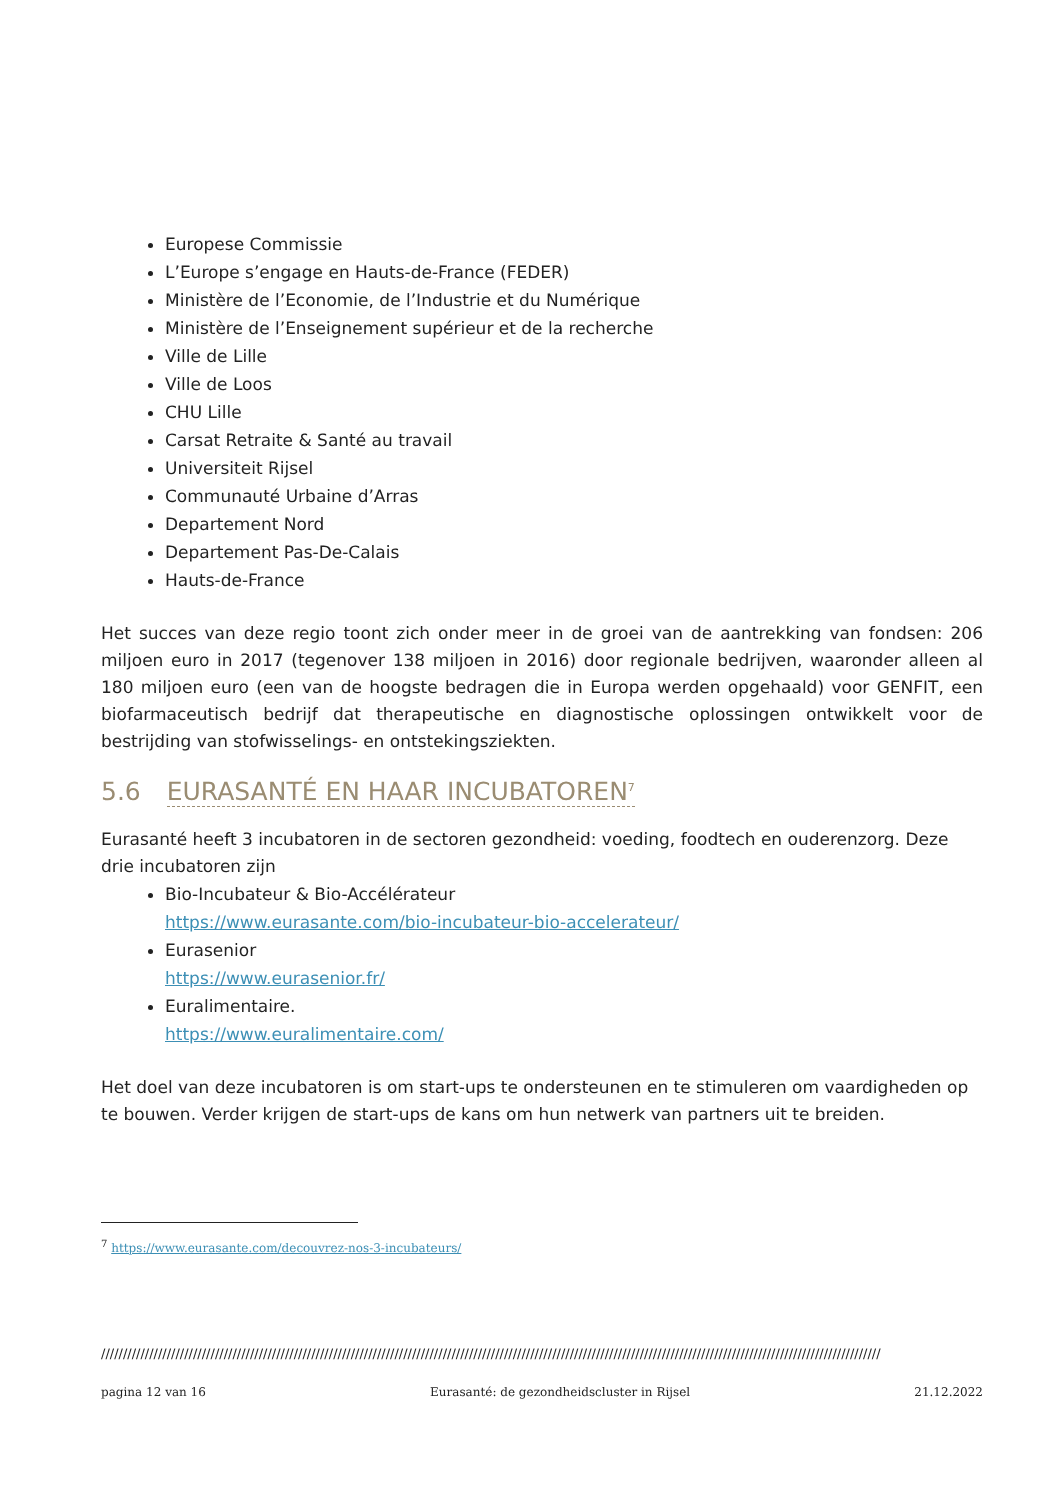Europese Commissie
L’Europe s’engage en Hauts-de-France (FEDER)
Ministère de l’Economie, de l’Industrie et du Numérique
Ministère de l’Enseignement supérieur et de la recherche
Ville de Lille
Ville de Loos
CHU Lille
Carsat Retraite & Santé au travail
Universiteit Rijsel
Communauté Urbaine d’Arras
Departement Nord
Departement Pas-De-Calais
Hauts-de-France
Het succes van deze regio toont zich onder meer in de groei van de aantrekking van fondsen: 206 miljoen euro in 2017 (tegenover 138 miljoen in 2016) door regionale bedrijven, waaronder alleen al 180 miljoen euro (een van de hoogste bedragen die in Europa werden opgehaald) voor GENFIT, een biofarmaceutisch bedrijf dat therapeutische en diagnostische oplossingen ontwikkelt voor de bestrijding van stofwisselings- en ontstekingsziekten.
5.6 EURASANTÉ EN HAAR INCUBATOREN<sup>7</sup>
Eurasanté heeft 3 incubatoren in de sectoren gezondheid: voeding, foodtech en ouderenzorg. Deze drie incubatoren zijn
Bio-Incubateur & Bio-Accélérateur
https://www.eurasante.com/bio-incubateur-bio-accelerateur/
Eurasenior
https://www.eurasenior.fr/
Euralimentaire.
https://www.euralimentaire.com/
Het doel van deze incubatoren is om start-ups te ondersteunen en te stimuleren om vaardigheden op te bouwen. Verder krijgen de start-ups de kans om hun netwerk van partners uit te breiden.
<sup>7</sup> https://www.eurasante.com/decouvrez-nos-3-incubateurs/
//////////////////////////////////////////////////////////////////////////////////////////////////////////////////////////////////////////////////////////////////////////////////
pagina 12 van 16 Eurasanté: de gezondheidscluster in Rijsel 21.12.2022